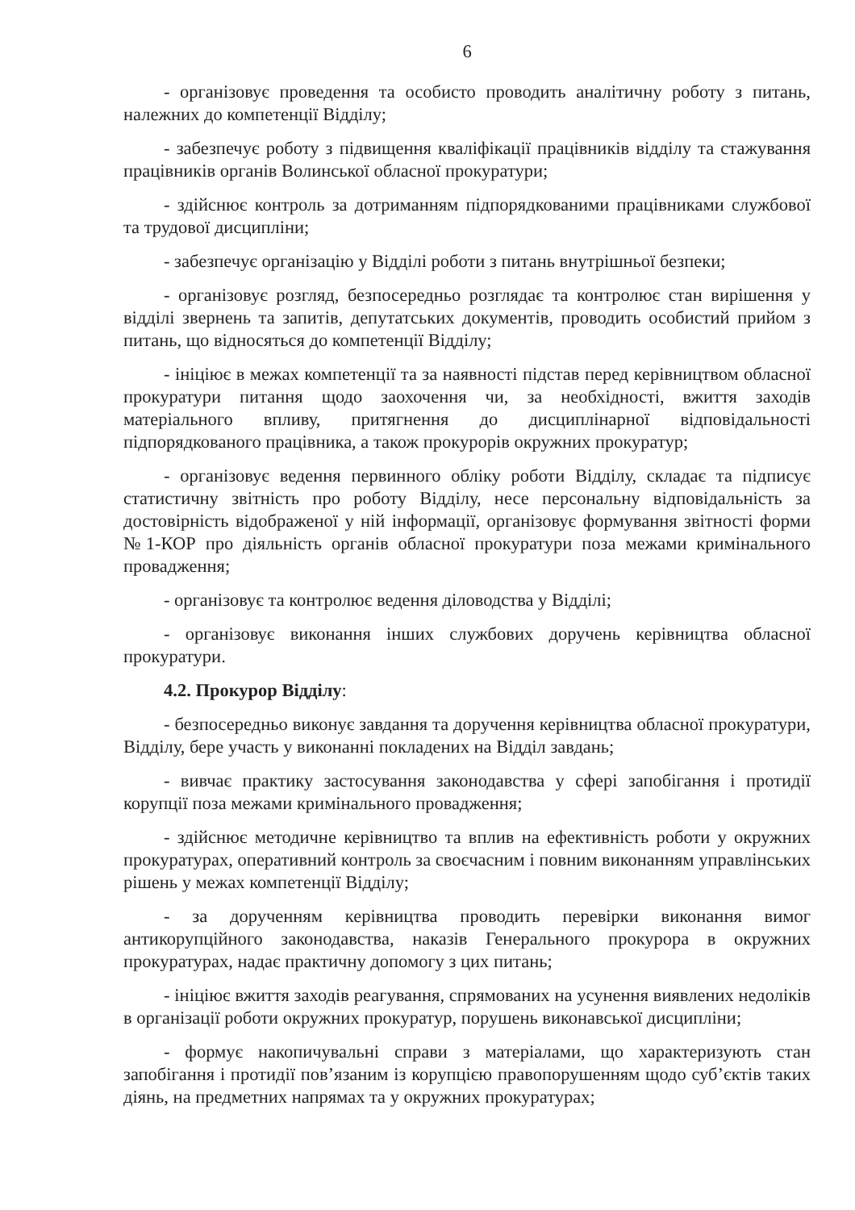6
- організовує проведення та особисто проводить аналітичну роботу з питань, належних до компетенції Відділу;
- забезпечує роботу з підвищення кваліфікації працівників відділу та стажування працівників органів Волинської обласної прокуратури;
- здійснює контроль за дотриманням підпорядкованими працівниками службової та трудової дисципліни;
- забезпечує організацію у Відділі роботи з питань внутрішньої безпеки;
- організовує розгляд, безпосередньо розглядає та контролює стан вирішення у відділі звернень та запитів, депутатських документів, проводить особистий прийом з питань, що відносяться до компетенції Відділу;
- ініціює в межах компетенції та за наявності підстав перед керівництвом обласної прокуратури питання щодо заохочення чи, за необхідності, вжиття заходів матеріального впливу, притягнення до дисциплінарної відповідальності підпорядкованого працівника, а також прокурорів окружних прокуратур;
- організовує ведення первинного обліку роботи Відділу, складає та підписує статистичну звітність про роботу Відділу, несе персональну відповідальність за достовірність відображеної у ній інформації, організовує формування звітності форми №1-КОР про діяльність органів обласної прокуратури поза межами кримінального провадження;
- організовує та контролює ведення діловодства у Відділі;
- організовує виконання інших службових доручень керівництва обласної прокуратури.
4.2. Прокурор Відділу:
- безпосередньо виконує завдання та доручення керівництва обласної прокуратури, Відділу, бере участь у виконанні покладених на Відділ завдань;
- вивчає практику застосування законодавства у сфері запобігання і протидії корупції поза межами кримінального провадження;
- здійснює методичне керівництво та вплив на ефективність роботи у окружних прокуратурах, оперативний контроль за своєчасним і повним виконанням управлінських рішень у межах компетенції Відділу;
- за дорученням керівництва проводить перевірки виконання вимог антикорупційного законодавства, наказів Генерального прокурора в окружних прокуратурах, надає практичну допомогу з цих питань;
- ініціює вжиття заходів реагування, спрямованих на усунення виявлених недоліків в організації роботи окружних прокуратур, порушень виконавської дисципліни;
- формує накопичувальні справи з матеріалами, що характеризують стан запобігання і протидії пов’язаним із корупцією правопорушенням щодо суб’єктів таких діянь, на предметних напрямах та у окружних прокуратурах;